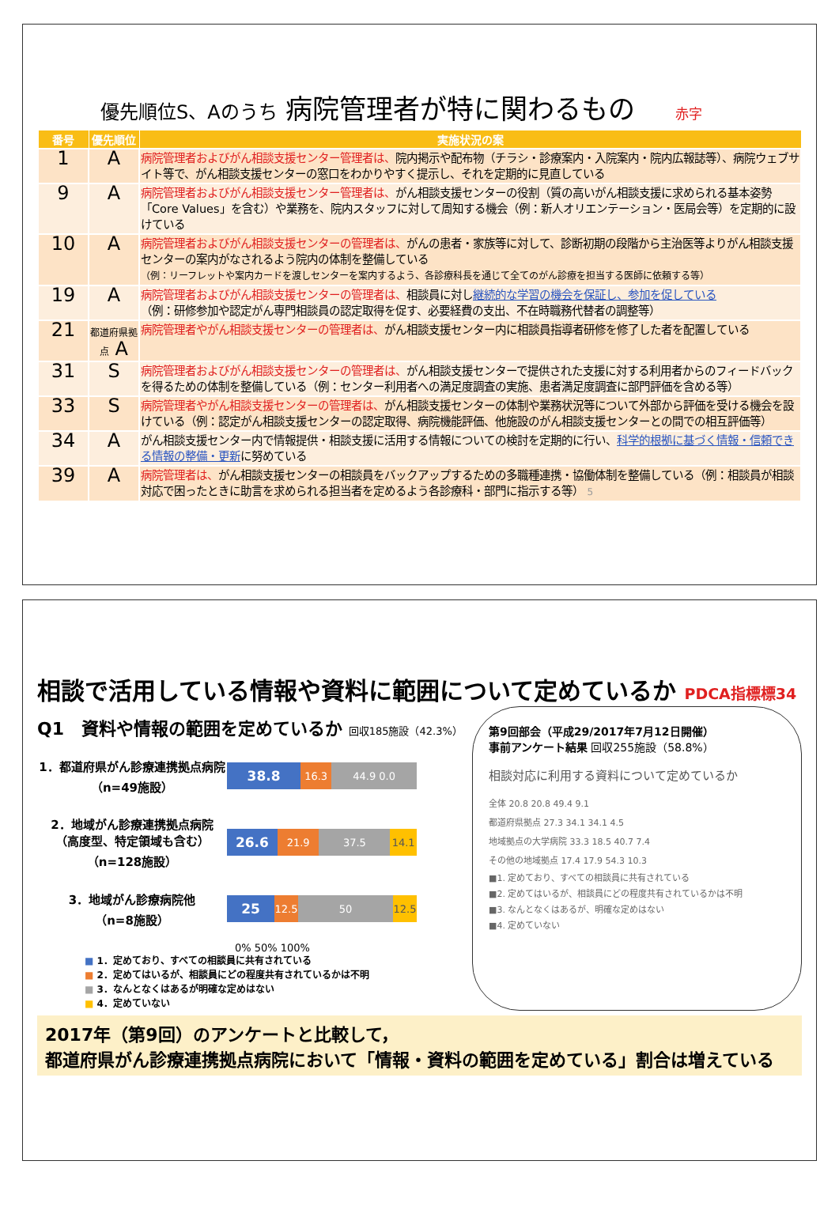優先順位S、Aのうち 病院管理者が特に関わるもの 赤字
| 番号 | 優先順位 | 実施状況の案 |
| --- | --- | --- |
| 1 | A | 病院管理者およびがん相談支援センター管理者は、 院内掲示や配布物（チラシ・診療案内・入院案内・院内広報誌等）、病院ウェブサイト等で、がん相談支援センターの窓口をわかりやすく提示し、それを定期的に見直している |
| 9 | A | 病院管理者およびがん相談支援センター管理者は、 がん相談支援センターの役割（質の高いがん相談支援に求められる基本姿勢「Core Values」を含む）や業務を、院内スタッフに対して周知する機会（例：新人オリエンテーション・医局会等）を定期的に設けている |
| 10 | A | 病院管理者およびがん相談支援センターの管理者は、 がんの患者・家族等に対して、診断初期の段階から主治医等よりがん相談支援センターの案内がなされるよう院内の体制を整備している （例：リーフレットや案内カードを渡しセンターを案内するよう、各診療科長を通じて全てのがん診療を担当する医師に依頼する等） |
| 19 | A | 病院管理者およびがん相談支援センターの管理者は、 相談員に対し 継続的な学習の機会を保証し、参加を促している （例：研修参加や認定がん専門相談員の認定取得を促す、必要経費の支出、不在時職務代替者の調整等） |
| 21 | 都道府県拠点 A | 病院管理者やがん相談支援センターの管理者は、 がん相談支援センター内に相談員指導者研修を修了した者を配置している |
| 31 | S | 病院管理者およびがん相談支援センターの管理者は、 がん相談支援センターで提供された支援に対する利用者からのフィードバックを得るための体制を整備している（例：センター利用者への満足度調査の実施、患者満足度調査に部門評価を含める等） |
| 33 | S | 病院管理者やがん相談支援センターの管理者は、 がん相談支援センターの体制や業務状況等について外部から評価を受ける機会を設けている（例：認定がん相談支援センターの認定取得、病院機能評価、他施設のがん相談支援センターとの間での相互評価等） |
| 34 | A | がん相談支援センター内で情報提供・相談支援に活用する情報についての検討を定期的に行い、 科学的根拠に基づく情報・信頼できる情報の整備・更新 に努めている |
| 39 | A | 病院管理者は、 がん相談支援センターの相談員をバックアップするための多職種連携・協働体制を整備している（例：相談員が相談対応で困ったときに助言を求められる担当者を定めるよう各診療科・部門に指示する等） 5 |
相談で活用している情報や資料に範囲について定めているか PDCA指標標34
Q1　資料や情報の範囲を定めているか 回収185施設（42.3%）
1．都道府県がん診療連携拠点病院
（n=49施設）
38.8
16.3 44.9 0.0
2．地域がん診療連携拠点病院
（高度型、特定領域も含む）
（n=128施設）
26.6
21.9 37.5 14.1
3．地域がん診療病院他
（n=8施設）
25
12.5 50 12.5
0% 50% 100%
■ 1．定めており、すべての相談員に共有されている
■ 2．定めてはいるが、相談員にどの程度共有されているかは不明
■ 3．なんとなくはあるが明確な定めはない
■ 4．定めていない
第9回部会（平成29/2017年7月12日開催）
事前アンケート結果 回収255施設（58.8%）
相談対応に利用する資料について定めているか
全体 20.8 20.8 49.4 9.1
都道府県拠点 27.3 34.1 34.1 4.5
地域拠点の大学病院 33.3 18.5 40.7 7.4
その他の地域拠点 17.4 17.9 54.3 10.3
■1. 定めており、すべての相談員に共有されている
■2. 定めてはいるが、相談員にどの程度共有されているかは不明
■3. なんとなくはあるが、明確な定めはない
■4. 定めていない
2017年（第9回）のアンケートと比較して，
都道府県がん診療連携拠点病院において「情報・資料の範囲を定めている」割合は増えている